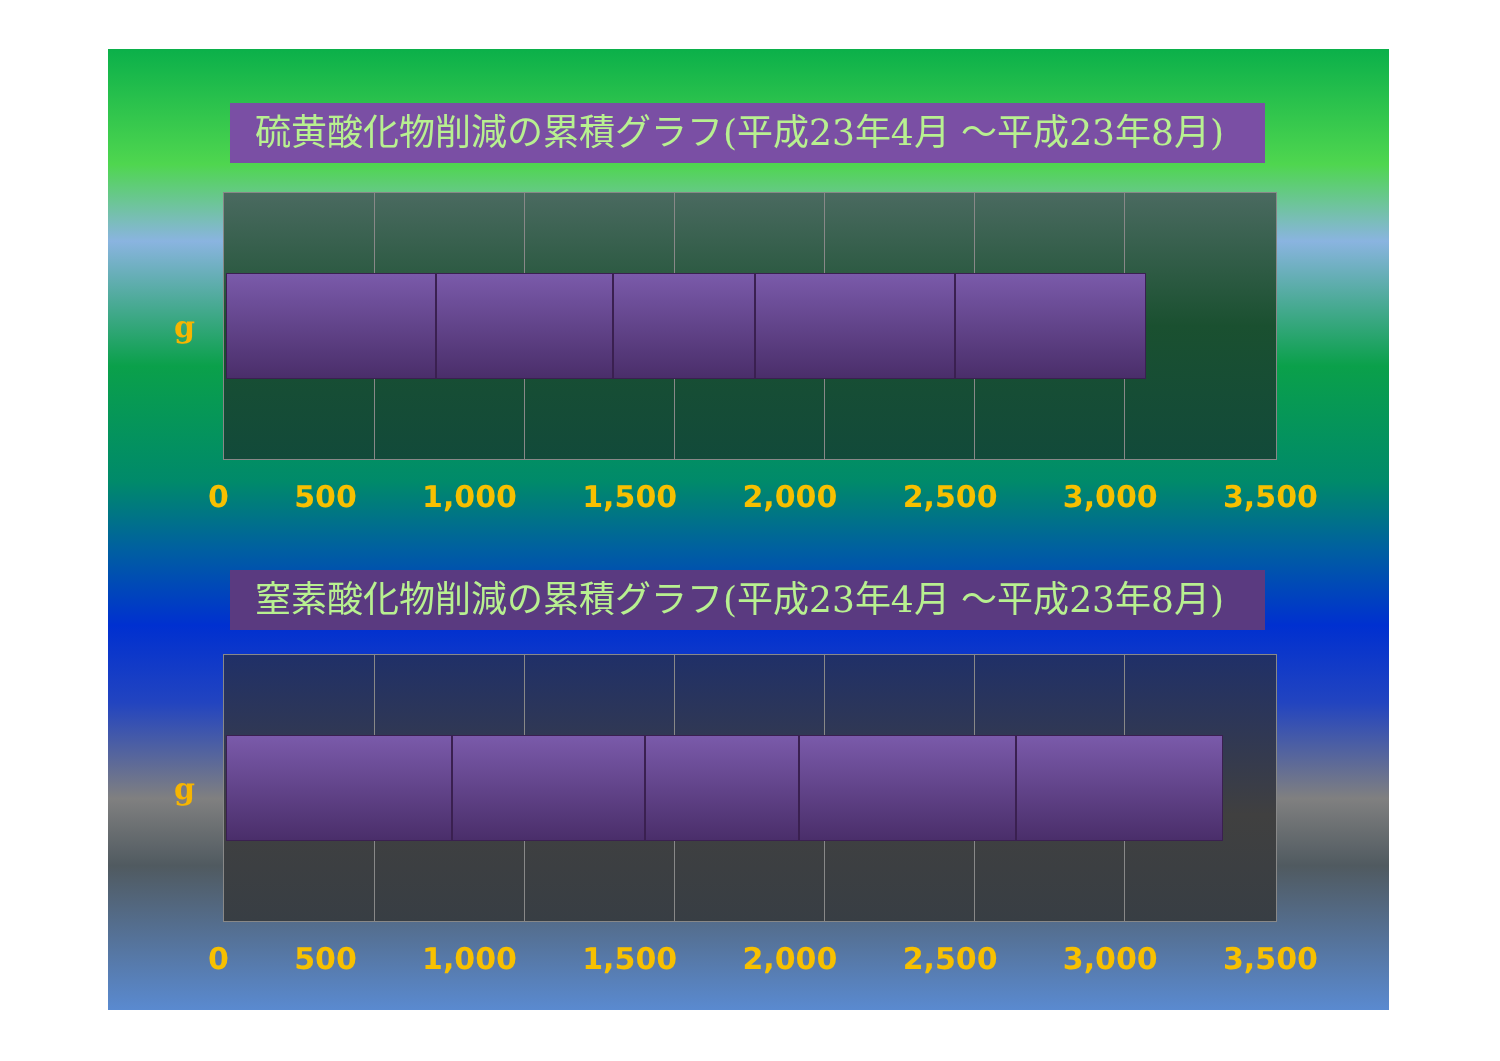硫黄酸化物削減の累積グラフ(平成23年4月 ～平成23年8月)
g
0 500 1,000 1,500 2,000 2,500 3,000 3,500
窒素酸化物削減の累積グラフ(平成23年4月 ～平成23年8月)
g
0 500 1,000 1,500 2,000 2,500 3,000 3,500